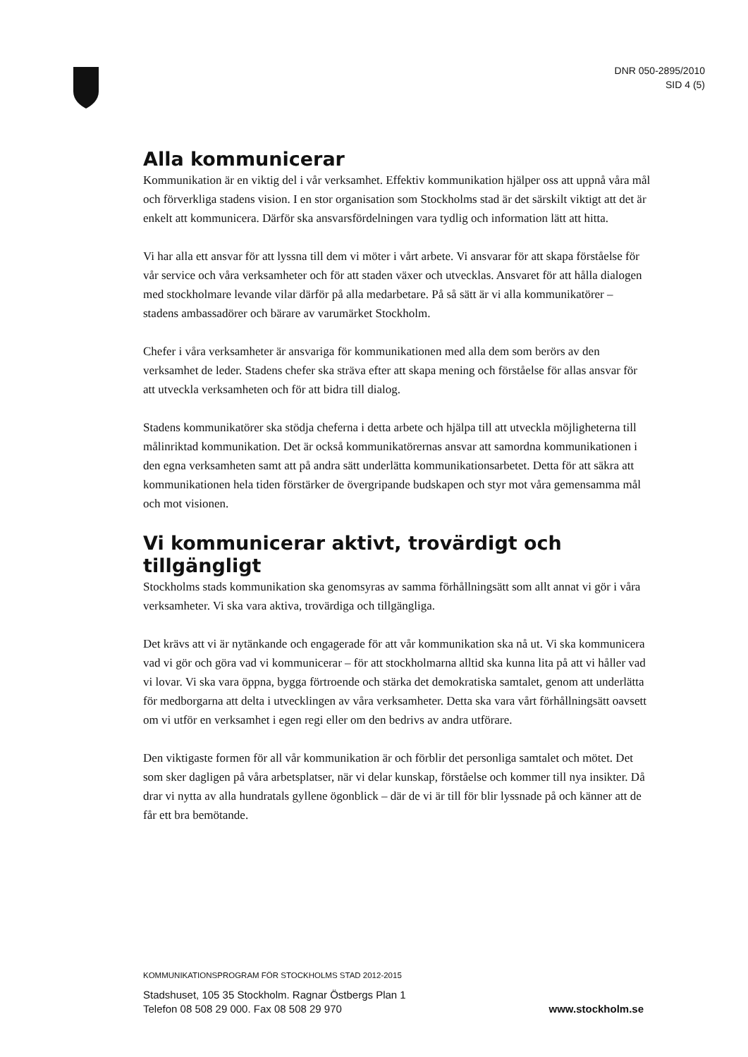DNR 050-2895/2010
SID 4 (5)
Alla kommunicerar
Kommunikation är en viktig del i vår verksamhet. Effektiv kommunikation hjälper oss att uppnå våra mål och förverkliga stadens vision. I en stor organisation som Stockholms stad är det särskilt viktigt att det är enkelt att kommunicera. Därför ska ansvarsfördelningen vara tydlig och information lätt att hitta.
Vi har alla ett ansvar för att lyssna till dem vi möter i vårt arbete. Vi ansvarar för att skapa förståelse för vår service och våra verksamheter och för att staden växer och utvecklas. Ansvaret för att hålla dialogen med stockholmare levande vilar därför på alla medarbetare. På så sätt är vi alla kommunikatörer – stadens ambassadörer och bärare av varumärket Stockholm.
Chefer i våra verksamheter är ansvariga för kommunikationen med alla dem som berörs av den verksamhet de leder. Stadens chefer ska sträva efter att skapa mening och förståelse för allas ansvar för att utveckla verksamheten och för att bidra till dialog.
Stadens kommunikatörer ska stödja cheferna i detta arbete och hjälpa till att utveckla möjligheterna till målinriktad kommunikation. Det är också kommunikatörernas ansvar att samordna kommunikationen i den egna verksamheten samt att på andra sätt underlätta kommunikationsarbetet. Detta för att säkra att kommunikationen hela tiden förstärker de övergripande budskapen och styr mot våra gemensamma mål och mot visionen.
Vi kommunicerar aktivt, trovärdigt och tillgängligt
Stockholms stads kommunikation ska genomsyras av samma förhållningsätt som allt annat vi gör i våra verksamheter. Vi ska vara aktiva, trovärdiga och tillgängliga.
Det krävs att vi är nytänkande och engagerade för att vår kommunikation ska nå ut. Vi ska kommunicera vad vi gör och göra vad vi kommunicerar – för att stockholmarna alltid ska kunna lita på att vi håller vad vi lovar. Vi ska vara öppna, bygga förtroende och stärka det demokratiska samtalet, genom att underlätta för medborgarna att delta i utvecklingen av våra verksamheter. Detta ska vara vårt förhållningsätt oavsett om vi utför en verksamhet i egen regi eller om den bedrivs av andra utförare.
Den viktigaste formen för all vår kommunikation är och förblir det personliga samtalet och mötet. Det som sker dagligen på våra arbetsplatser, när vi delar kunskap, förståelse och kommer till nya insikter. Då drar vi nytta av alla hundratals gyllene ögonblick – där de vi är till för blir lyssnade på och känner att de får ett bra bemötande.
KOMMUNIKATIONSPROGRAM FÖR STOCKHOLMS STAD 2012-2015
Stadshuset, 105 35 Stockholm. Ragnar Östbergs Plan 1
Telefon 08 508 29 000. Fax 08 508 29 970 www.stockholm.se